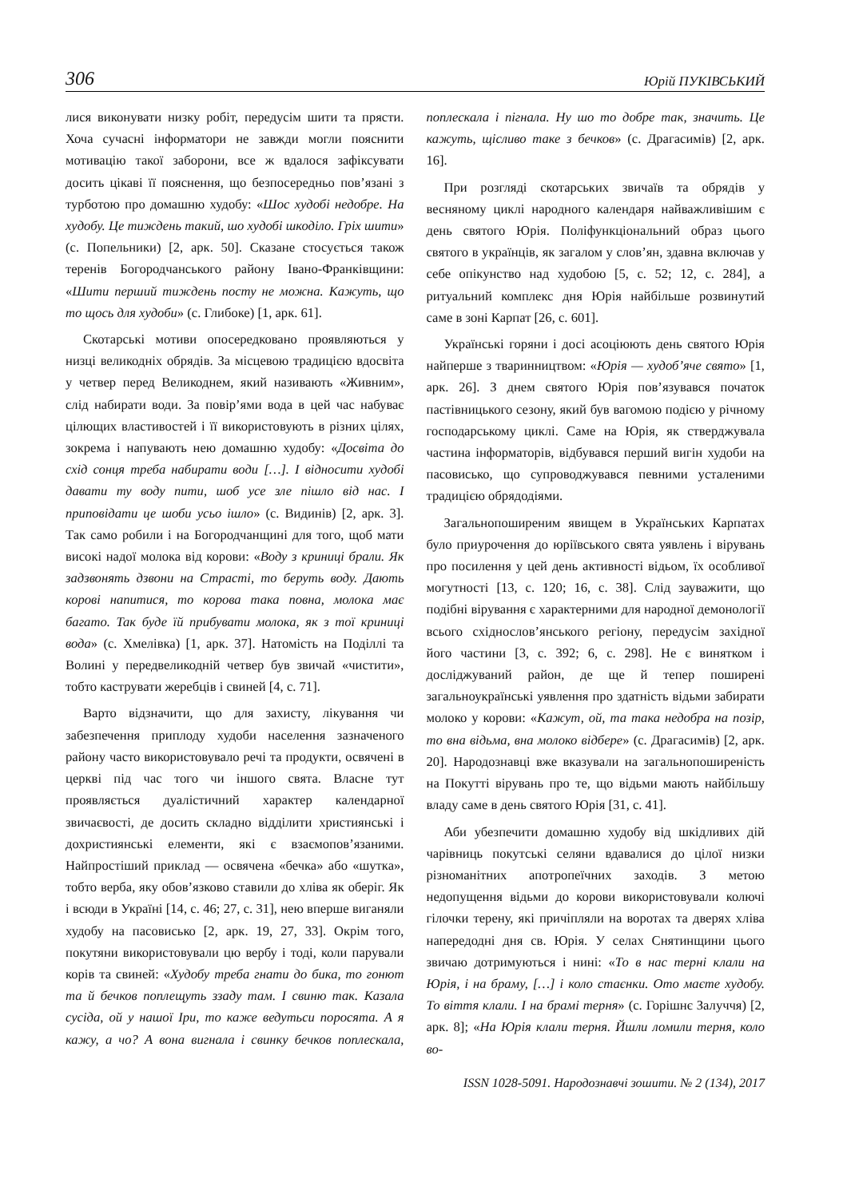306 Юрій ПУКІВСЬКИЙ
лися виконувати низку робіт, передусім шити та прясти. Хоча сучасні інформатори не завжди могли пояснити мотивацію такої заборони, все ж вдалося зафіксувати досить цікаві її пояснення, що безпосередньо пов’язані з турботою про домашню худобу: «Шос худобі недобре. На худобу. Це тиждень такий, шо худобі шкоділо. Гріх шити» (с. Попельники) [2, арк. 50]. Сказане стосується також теренів Богородчанського району Івано-Франківщини: «Шити перший тиждень посту не можна. Кажуть, що то щось для худоби» (с. Глибоке) [1, арк. 61].
Скотарські мотиви опосередковано проявляються у низці великодніх обрядів. За місцевою традицією вдосвіта у четвер перед Великоднем, який називають «Живним», слід набирати води. За повір’ями вода в цей час набуває цілющих властивостей і її використовують в різних цілях, зокрема і напувають нею домашню худобу: «Досвіта до схід сонця треба набирати води […]. І відносити худобі давати ту воду пити, шоб усе зле пішло від нас. І приповідати це шоби усьо ішло» (с. Видинів) [2, арк. 3]. Так само робили і на Богородчанщині для того, щоб мати високі надої молока від корови: «Воду з криниці брали. Як задзвонять дзвони на Страсті, то беруть воду. Дають корові напитися, то корова така повна, молока має багато. Так буде їй прибувати молока, як з тої криниці вода» (с. Хмелівка) [1, арк. 37]. Натомість на Поділлі та Волині у передвеликодній четвер був звичай «чистити», тобто каструвати жеребців і свиней [4, с. 71].
Варто відзначити, що для захисту, лікування чи забезпечення приплоду худоби населення зазначеного району часто використовувало речі та продукти, освячені в церкві під час того чи іншого свята. Власне тут проявляється дуалістичний характер календарної звичаєвості, де досить складно відділити християнські і дохристиянські елементи, які є взаємопов’язаними. Найпростіший приклад — освячена «бечка» або «шутка», тобто верба, яку обов’язково ставили до хліва як оберіг. Як і всюди в Україні [14, с. 46; 27, с. 31], нею вперше виганяли худобу на пасовисько [2, арк. 19, 27, 33]. Окрім того, покутяни використовували цю вербу і тоді, коли парували корів та свиней: «Худобу треба гнати до бика, то гонют та й бечков поплещуть ззаду там. І свиню так. Казала сусіда, ой у нашої Іри, то каже ведутьси поросята. А я кажу, а чо? А вона вигнала і свинку бечков поплескала, поплескала і пігнала. Ну шо то добре так, значить. Це кажуть, щісливо таке з бечков» (с. Драгасимів) [2, арк. 16].
При розгляді скотарських звичаїв та обрядів у весняному циклі народного календаря найважливішим є день святого Юрія. Поліфункціональний образ цього святого в українців, як загалом у слов’ян, здавна включав у себе опікунство над худобою [5, с. 52; 12, с. 284], а ритуальний комплекс дня Юрія найбільше розвинутий саме в зоні Карпат [26, с. 601].
Українські горяни і досі асоціюють день святого Юрія найперше з тваринництвом: «Юрія — худоб’яче свято» [1, арк. 26]. З днем святого Юрія пов’язувався початок пастівницького сезону, який був вагомою подією у річному господарському циклі. Саме на Юрія, як стверджувала частина інформаторів, відбувався перший вигін худоби на пасовисько, що супроводжувався певними усталеними традицією обрядодіями.
Загальнопоширеним явищем в Українських Карпатах було приурочення до юріївського свята уявлень і вірувань про посилення у цей день активності відьом, їх особливої могутності [13, с. 120; 16, с. 38]. Слід зауважити, що подібні вірування є характерними для народної демонології всього східнослов’янського регіону, передусім західної його частини [3, с. 392; 6, с. 298]. Не є винятком і досліджуваний район, де ще й тепер поширені загальноукраїнські уявлення про здатність відьми забирати молоко у корови: «Кажут, ой, та така недобра на позір, то вна відьма, вна молоко відбере» (с. Драгасимів) [2, арк. 20]. Народознавці вже вказували на загальнопоширеність на Покутті вірувань про те, що відьми мають найбільшу владу саме в день святого Юрія [31, с. 41].
Аби убезпечити домашню худобу від шкідливих дій чарівниць покутські селяни вдавалися до цілої низки різноманітних апотропеїчних заходів. З метою недопущення відьми до корови використовували колючі гілочки терену, які причіпляли на воротах та дверях хліва напередодні дня св. Юрія. У селах Снятинщини цього звичаю дотримуються і нині: «То в нас терні клали на Юрія, і на браму, […] і коло стаєнки. Ото маєте худобу. То віття клали. І на брамі терня» (с. Горішнє Залуччя) [2, арк. 8]; «На Юрія клали терня. Йшли ломили терня, коло во-
ISSN 1028-5091. Народознавчі зошити. № 2 (134), 2017